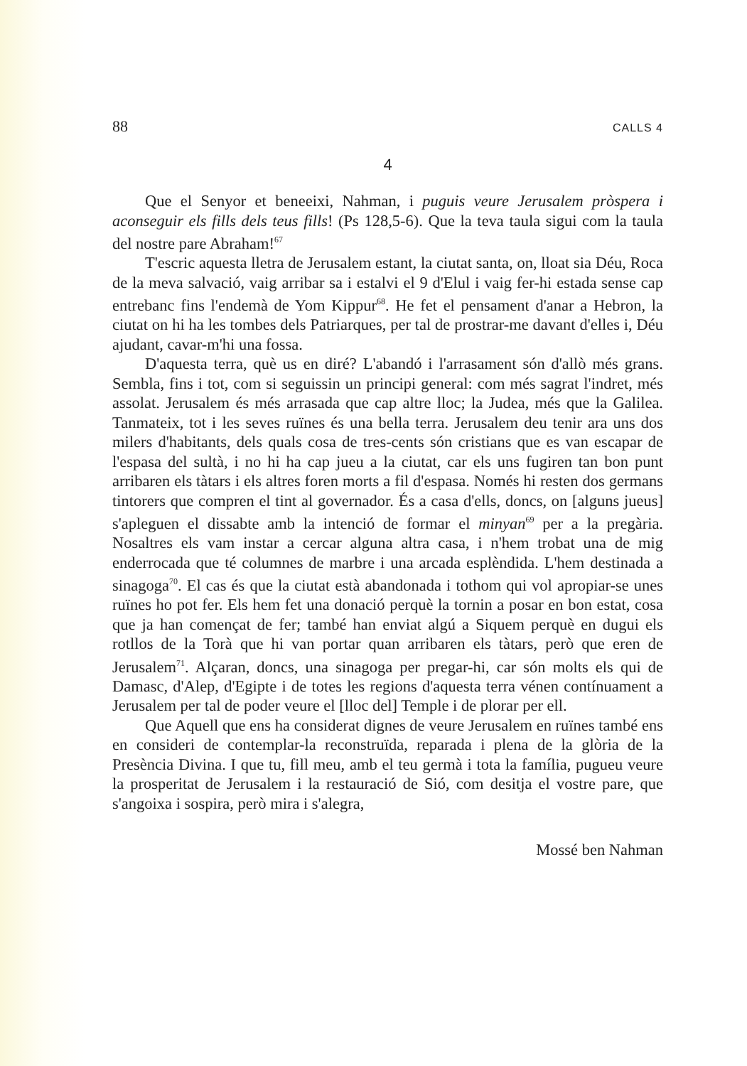88 CALLS 4
4
Que el Senyor et beneeixi, Nahman, i puguis veure Jerusalem pròspera i aconseguir els fills dels teus fills! (Ps 128,5-6). Que la teva taula sigui com la taula del nostre pare Abraham!<sup>67</sup>
T'escric aquesta lletra de Jerusalem estant, la ciutat santa, on, lloat sia Déu, Roca de la meva salvació, vaig arribar sa i estalvi el 9 d'Elul i vaig fer-hi estada sense cap entrebanc fins l'endemà de Yom Kippur<sup>68</sup>. He fet el pensament d'anar a Hebron, la ciutat on hi ha les tombes dels Patriarques, per tal de prostrar-me davant d'elles i, Déu ajudant, cavar-m'hi una fossa.
D'aquesta terra, què us en diré? L'abandó i l'arrasament són d'allò més grans. Sembla, fins i tot, com si seguissin un principi general: com més sagrat l'indret, més assolat. Jerusalem és més arrasada que cap altre lloc; la Judea, més que la Galilea. Tanmateix, tot i les seves ruïnes és una bella terra. Jerusalem deu tenir ara uns dos milers d'habitants, dels quals cosa de tres-cents són cristians que es van escapar de l'espasa del sultà, i no hi ha cap jueu a la ciutat, car els uns fugiren tan bon punt arribaren els tàtars i els altres foren morts a fil d'espasa. Només hi resten dos germans tintorers que compren el tint al governador. És a casa d'ells, doncs, on [alguns jueus] s'apleguen el dissabte amb la intenció de formar el minyan<sup>69</sup> per a la pregària. Nosaltres els vam instar a cercar alguna altra casa, i n'hem trobat una de mig enderrocada que té columnes de marbre i una arcada esplèndida. L'hem destinada a sinagoga<sup>70</sup>. El cas és que la ciutat està abandonada i tothom qui vol apropiar-se unes ruïnes ho pot fer. Els hem fet una donació perquè la tornin a posar en bon estat, cosa que ja han començat de fer; també han enviat algú a Siquem perquè en dugui els rotllos de la Torà que hi van portar quan arribaren els tàtars, però que eren de Jerusalem<sup>71</sup>. Alçaran, doncs, una sinagoga per pregar-hi, car són molts els qui de Damasc, d'Alep, d'Egipte i de totes les regions d'aquesta terra vénen contínuament a Jerusalem per tal de poder veure el [lloc del] Temple i de plorar per ell.
Que Aquell que ens ha considerat dignes de veure Jerusalem en ruïnes també ens en consideri de contemplar-la reconstruïda, reparada i plena de la glòria de la Presència Divina. I que tu, fill meu, amb el teu germà i tota la família, pugueu veure la prosperitat de Jerusalem i la restauració de Sió, com desitja el vostre pare, que s'angoixa i sospira, però mira i s'alegra,
Mossé ben Nahman